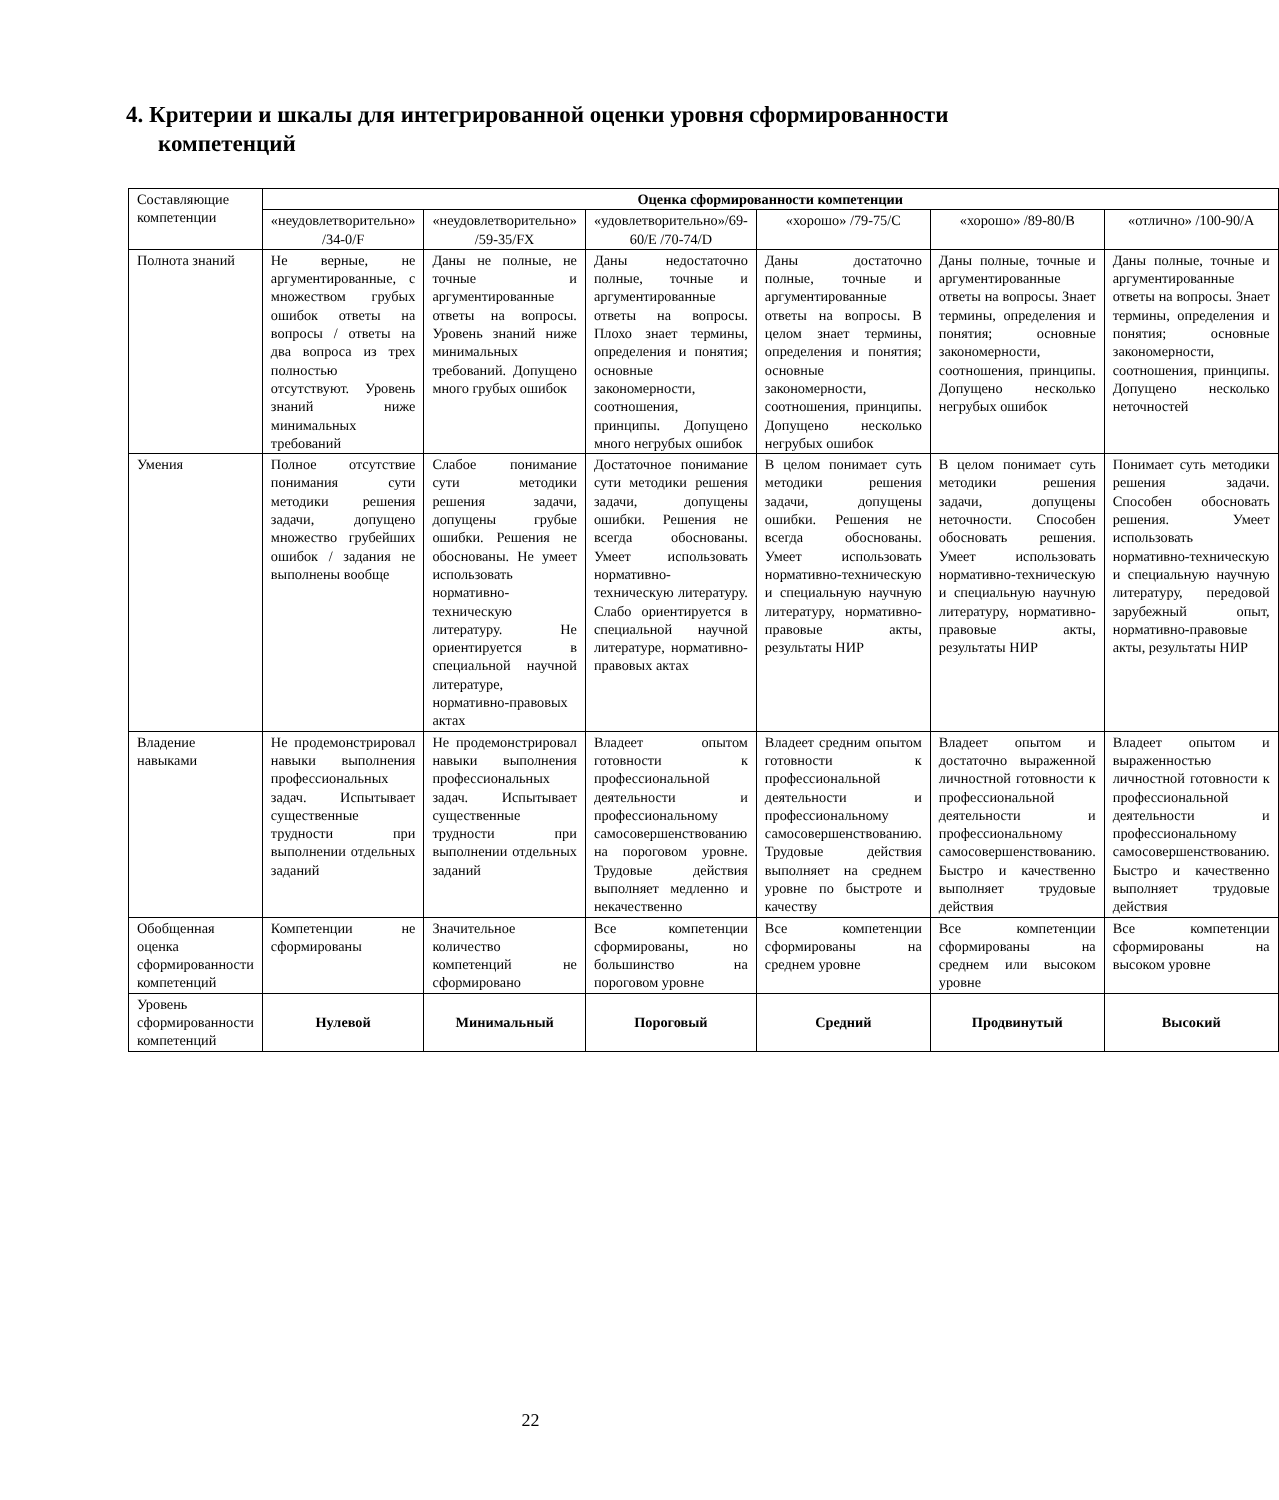4. Критерии и шкалы для интегрированной оценки уровня сформированности компетенций
| Составляющие компетенции | Оценка сформированности компетенции | | | | | |
| --- | --- | --- | --- | --- | --- | --- |
| | «неудовлетворительно» /34-0/F | «неудовлетворительно» /59-35/FX | «удовлетворительно»/69-60/E /70-74/D | «хорошо» /79-75/C | «хорошо» /89-80/B | «отлично» /100-90/A |
| Полнота знаний | Не верные, не аргументированные, с множеством грубых ошибок ответы на вопросы / ответы на два вопроса из трех полностью отсутствуют. Уровень знаний ниже минимальных требований | Даны не полные, не точные и аргументированные ответы на вопросы. Уровень знаний ниже минимальных требований. Допущено много грубых ошибок | Даны недостаточно полные, точные и аргументированные ответы на вопросы. Плохо знает термины, определения и понятия; основные закономерности, соотношения, принципы. Допущено много негрубых ошибок | Даны достаточно полные, точные и аргументированные ответы на вопросы. В целом знает термины, определения и понятия; основные закономерности, соотношения, принципы. Допущено несколько негрубых ошибок | Даны полные, точные и аргументированные ответы на вопросы. Знает термины, определения и понятия; основные закономерности, соотношения, принципы. Допущено несколько негрубых ошибок | Даны полные, точные и аргументированные ответы на вопросы. Знает термины, определения и понятия; основные закономерности, соотношения, принципы. Допущено несколько неточностей |
| Умения | Полное отсутствие понимания сути методики решения задачи, допущено множество грубейших ошибок / задания не выполнены вообще | Слабое понимание сути методики решения задачи, допущены грубые ошибки. Решения не обоснованы. Не умеет использовать нормативно-техническую литературу. Не ориентируется в специальной научной литературе, нормативно-правовых актах | Достаточное понимание сути методики решения задачи, допущены ошибки. Решения не всегда обоснованы. Умеет использовать нормативно-техническую литературу. Слабо ориентируется в специальной научной литературе, нормативно-правовых актах | В целом понимает суть методики решения задачи, допущены ошибки. Решения не всегда обоснованы. Умеет использовать нормативно-техническую и специальную научную литературу, нормативно-правовые акты, результаты НИР | В целом понимает суть методики решения задачи, допущены неточности. Способен обосновать решения. Умеет использовать нормативно-техническую и специальную научную литературу, нормативно-правовые акты, результаты НИР | Понимает суть методики решения задачи. Способен обосновать решения. Умеет использовать нормативно-техническую и специальную научную литературу, передовой зарубежный опыт, нормативно-правовые акты, результаты НИР |
| Владение навыками | Не продемонстрировал навыки выполнения профессиональных задач. Испытывает существенные трудности при выполнении отдельных заданий | Не продемонстрировал навыки выполнения профессиональных задач. Испытывает существенные трудности при выполнении отдельных заданий | Владеет опытом готовности к профессиональной деятельности и профессиональному самосовершенствованию на пороговом уровне. Трудовые действия выполняет медленно и некачественно | Владеет средним опытом готовности к профессиональной деятельности и профессиональному самосовершенствованию. Трудовые действия выполняет на среднем уровне по быстроте и качеству | Владеет опытом и достаточно выраженной личностной готовности к профессиональной деятельности и профессиональному самосовершенствованию. Быстро и качественно выполняет трудовые действия | Владеет опытом и выраженностью личностной готовности к профессиональной деятельности и профессиональному самосовершенствованию. Быстро и качественно выполняет трудовые действия |
| Обобщенная оценка сформированности компетенций | Компетенции не сформированы | Значительное количество компетенций не сформировано | Все компетенции сформированы, но большинство на пороговом уровне | Все компетенции сформированы на среднем уровне | Все компетенции сформированы на среднем или высоком уровне | Все компетенции сформированы на высоком уровне |
| Уровень сформированности компетенций | Нулевой | Минимальный | Пороговый | Средний | Продвинутый | Высокий |
22